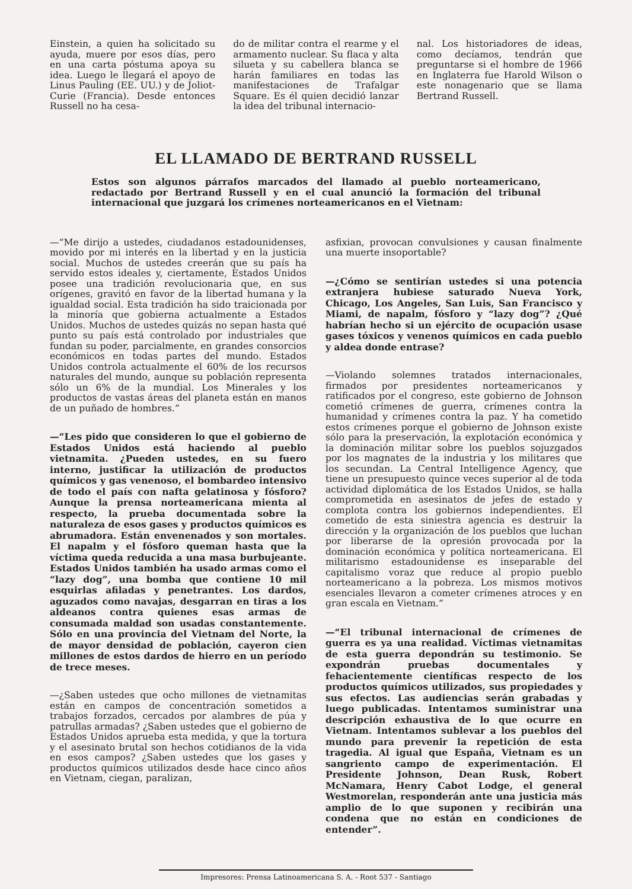Einstein, a quien ha solicitado su ayuda, muere por esos días, pero en una carta póstuma apoya su idea. Luego le llegará el apoyo de Linus Pauling (EE. UU.) y de Joliot-Curie (Francia). Desde entonces Russell no ha cesa-
do de militar contra el rearme y el armamento nuclear. Su flaca y alta silueta y su cabellera blanca se harán familiares en todas las manifestaciones de Trafalgar Square. Es él quien decidió lanzar la idea del tribunal internacio-
nal. Los historiadores de ideas, como decíamos, tendrán que preguntarse si el hombre de 1966 en Inglaterra fue Harold Wilson o este nonagenario que se llama Bertrand Russell.
EL LLAMADO DE BERTRAND RUSSELL
Estos son algunos párrafos marcados del llamado al pueblo norteamericano, redactado por Bertrand Russell y en el cual anunció la formación del tribunal internacional que juzgará los crímenes norteamericanos en el Vietnam:
—“Me dirijo a ustedes, ciudadanos estadounidenses, movido por mi interés en la libertad y en la justicia social. Muchos de ustedes creerán que su país ha servido estos ideales y, ciertamente, Estados Unidos posee una tradición revolucionaria que, en sus orígenes, gravitó en favor de la libertad humana y la igualdad social. Esta tradición ha sido traicionada por la minoría que gobierna actualmente a Estados Unidos. Muchos de ustedes quizás no sepan hasta qué punto su país está controlado por industriales que fundan su poder, parcialmente, en grandes consorcios económicos en todas partes del mundo. Estados Unidos controla actualmente el 60% de los recursos naturales del mundo, aunque su población representa sólo un 6% de la mundial. Los Minerales y los productos de vastas áreas del planeta están en manos de un puñado de hombres.”
—“Les pido que consideren lo que el gobierno de Estados Unidos está haciendo al pueblo vietnamita. ¿Pueden ustedes, en su fuero interno, justificar la utilización de productos químicos y gas venenoso, el bombardeo intensivo de todo el país con nafta gelatinosa y fósforo? Aunque la prensa norteamericana mienta al respecto, la prueba documentada sobre la naturaleza de esos gases y productos químicos es abrumadora. Están envenenados y son mortales. El napalm y el fósforo queman hasta que la víctima queda reducida a una masa burbujeante. Estados Unidos también ha usado armas como el “lazy dog”, una bomba que contiene 10 mil esquirlas afiladas y penetrantes. Los dardos, aguzados como navajas, desgarran en tiras a los aldeanos contra quienes esas armas de consumada maldad son usadas constantemente. Sólo en una provincia del Vietnam del Norte, la de mayor densidad de población, cayeron cien millones de estos dardos de hierro en un período de trece meses.
—¿Saben ustedes que ocho millones de vietnamitas están en campos de concentración sometidos a trabajos forzados, cercados por alambres de púa y patrullas armadas? ¿Saben ustedes que el gobierno de Estados Unidos aprueba esta medida, y que la tortura y el asesinato brutal son hechos cotidianos de la vida en esos campos? ¿Saben ustedes que los gases y productos químicos utilizados desde hace cinco años en Vietnam, ciegan, paralizan,
asfixian, provocan convulsiones y causan finalmente una muerte insoportable?
—¿Cómo se sentirían ustedes si una potencia extranjera hubiese saturado Nueva York, Chicago, Los Angeles, San Luis, San Francisco y Miami, de napalm, fósforo y “lazy dog”? ¿Qué habrían hecho si un ejército de ocupación usase gases tóxicos y venenos químicos en cada pueblo y aldea donde entrase?
—Violando solemnes tratados internacionales, firmados por presidentes norteamericanos y ratificados por el congreso, este gobierno de Johnson cometió crímenes de guerra, crímenes contra la humanidad y crímenes contra la paz. Y ha cometido estos crímenes porque el gobierno de Johnson existe sólo para la preservación, la explotación económica y la dominación militar sobre los pueblos sojuzgados por los magnates de la industria y los militares que los secundan. La Central Intelligence Agency, que tiene un presupuesto quince veces superior al de toda actividad diplomática de los Estados Unidos, se halla comprometida en asesinatos de jefes de estado y complota contra los gobiernos independientes. El cometido de esta siniestra agencia es destruir la dirección y la organización de los pueblos que luchan por liberarse de la opresión provocada por la dominación económica y política norteamericana. El militarismo estadounidense es inseparable del capitalismo voraz que reduce al propio pueblo norteamericano a la pobreza. Los mismos motivos esenciales llevaron a cometer crímenes atroces y en gran escala en Vietnam.”
—“El tribunal internacional de crímenes de guerra es ya una realidad. Víctimas vietnamitas de esta guerra depondrán su testimonio. Se expondrán pruebas documentales y fehacientemente científicas respecto de los productos químicos utilizados, sus propiedades y sus efectos. Las audiencias serán grabadas y luego publicadas. Intentamos suministrar una descripción exhaustiva de lo que ocurre en Vietnam. Intentamos sublevar a los pueblos del mundo para prevenir la repetición de esta tragedia. Al igual que España, Vietnam es un sangriento campo de experimentación. El Presidente Johnson, Dean Rusk, Robert McNamara, Henry Cabot Lodge, el general Westmorelan, responderán ante una justicia más amplio de lo que suponen y recibirán una condena que no están en condiciones de entender”.
Impresores: Prensa Latinoamericana S. A. - Root 537 - Santiago